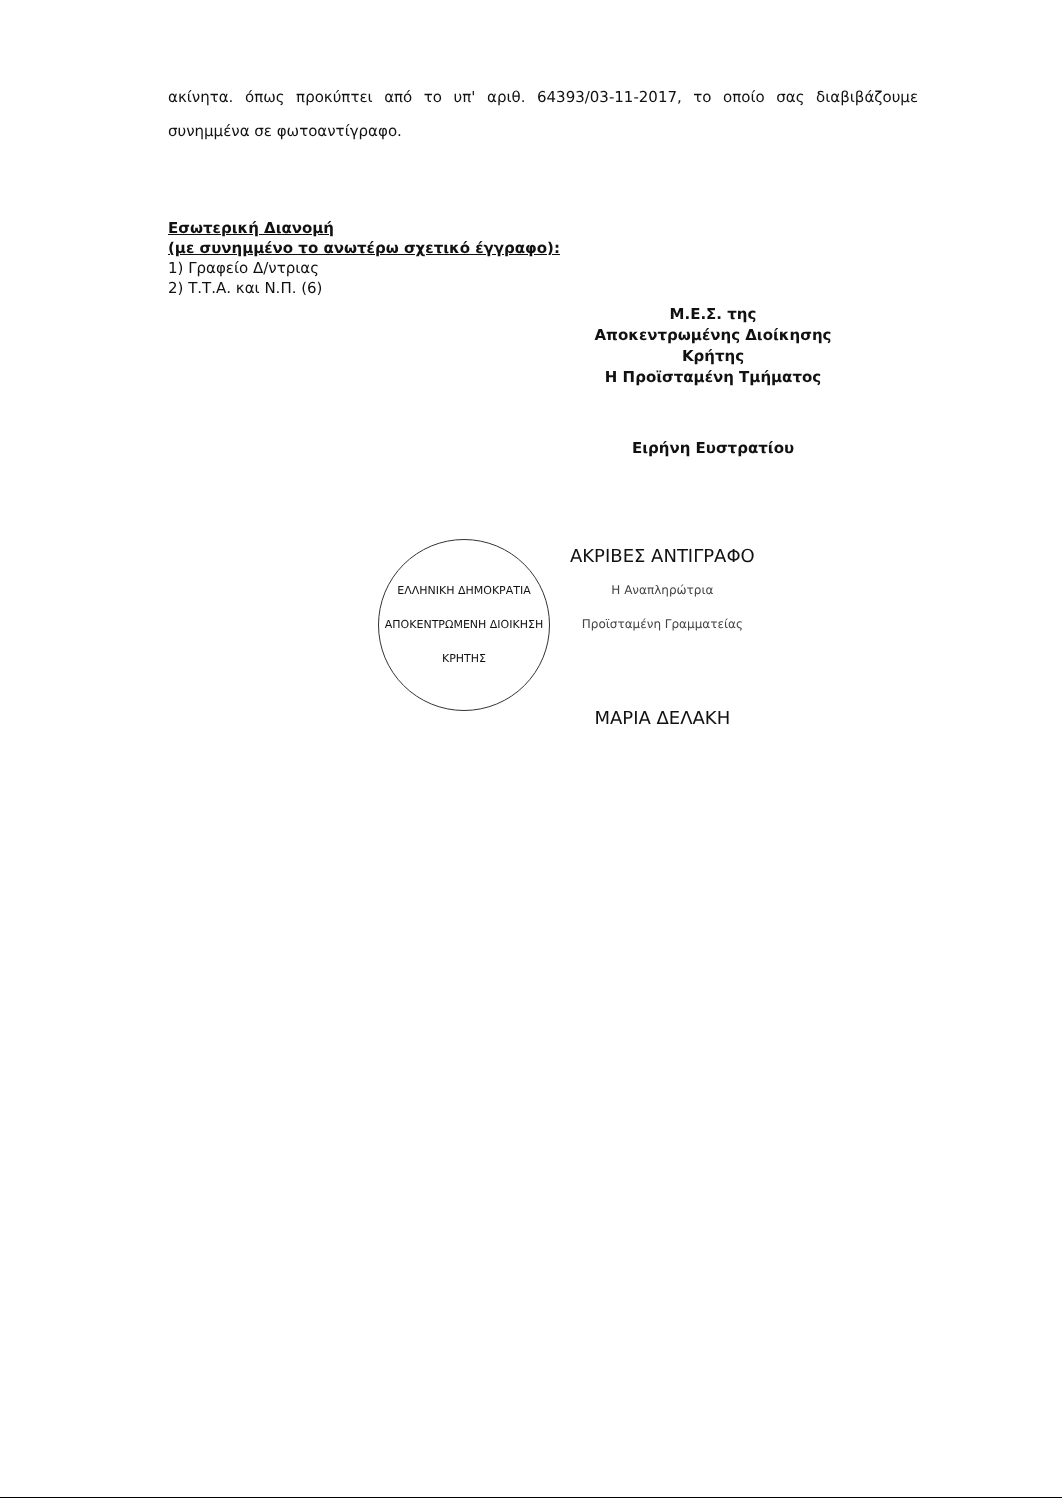ακίνητα. όπως προκύπτει από το υπ' αριθ. 64393/03-11-2017, το οποίο σας διαβιβάζουμε συνημμένα σε φωτοαντίγραφο.
Εσωτερική Διανομή
(με συνημμένο το ανωτέρω σχετικό έγγραφο):
1) Γραφείο Δ/ντριας
2) Τ.Τ.Α. και Ν.Π. (6)
Μ.Ε.Σ. της
Αποκεντρωμένης Διοίκησης Κρήτης
Η Προϊσταμένη Τμήματος
Ειρήνη Ευστρατίου
ΕΛΛΗΝΙΚΗ ΔΗΜΟΚΡΑΤΙΑ
ΑΠΟΚΕΝΤΡΩΜΕΝΗ ΔΙΟΙΚΗΣΗ ΚΡΗΤΗΣ
ΑΚΡΙΒΕΣ ΑΝΤΙΓΡΑΦΟ
Η Αναπληρώτρια
Προϊσταμένη Γραμματείας
ΜΑΡΙΑ ΔΕΛΑΚΗ